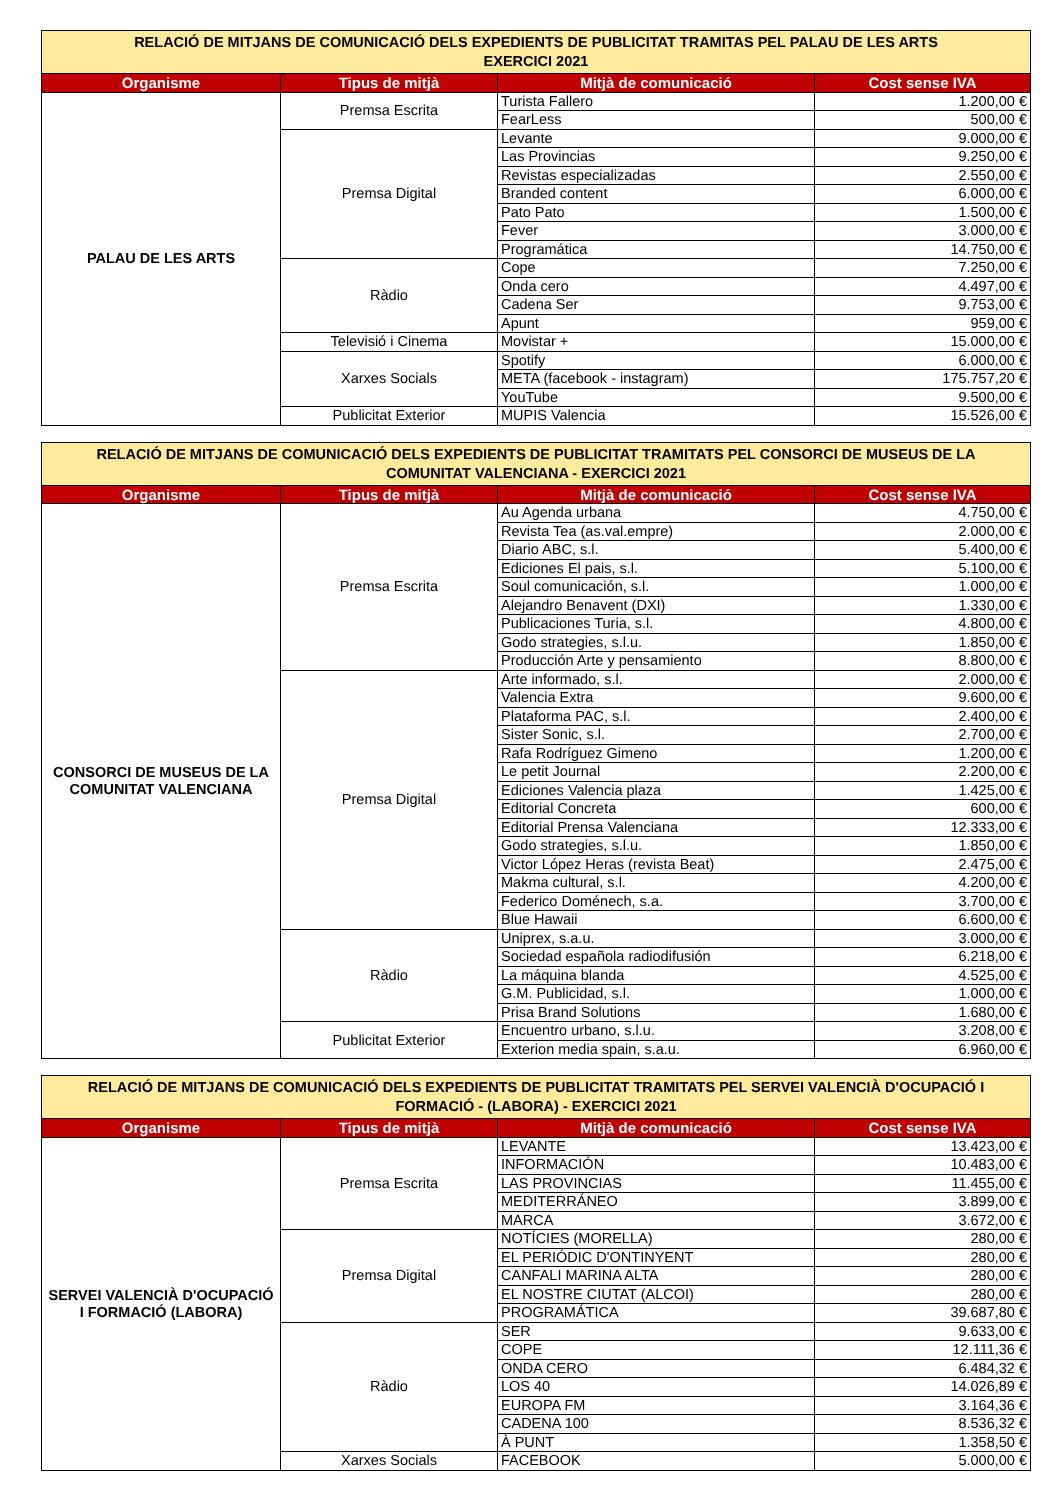| RELACIÓ DE MITJANS DE COMUNICACIÓ DELS EXPEDIENTS DE PUBLICITAT TRAMITAS PEL PALAU DE LES ARTS EXERCICI 2021 | | | |
| Organisme | Tipus de mitjà | Mitjà de comunicació | Cost sense IVA |
| PALAU DE LES ARTS | Premsa Escrita | Turista Fallero | 1.200,00 € |
| | | FearLess | 500,00 € |
| | Premsa Digital | Levante | 9.000,00 € |
| | | Las Provincias | 9.250,00 € |
| | | Revistas especializadas | 2.550,00 € |
| | | Branded content | 6.000,00 € |
| | | Pato Pato | 1.500,00 € |
| | | Fever | 3.000,00 € |
| | | Programática | 14.750,00 € |
| | Ràdio | Cope | 7.250,00 € |
| | | Onda cero | 4.497,00 € |
| | | Cadena Ser | 9.753,00 € |
| | | Apunt | 959,00 € |
| | Televisió i Cinema | Movistar + | 15.000,00 € |
| | Xarxes Socials | Spotify | 6.000,00 € |
| | | META (facebook - instagram) | 175.757,20 € |
| | | YouTube | 9.500,00 € |
| | Publicitat Exterior | MUPIS Valencia | 15.526,00 € |
| RELACIÓ DE MITJANS DE COMUNICACIÓ DELS EXPEDIENTS DE PUBLICITAT TRAMITATS PEL CONSORCI DE MUSEUS DE LA COMUNITAT VALENCIANA - EXERCICI 2021 | | | |
| Organisme | Tipus de mitjà | Mitjà de comunicació | Cost sense IVA |
| CONSORCI DE MUSEUS DE LA COMUNITAT VALENCIANA | Premsa Escrita | Au Agenda urbana | 4.750,00 € |
| | | Revista Tea (as.val.empre) | 2.000,00 € |
| | | Diario ABC, s.l. | 5.400,00 € |
| | | Ediciones El pais, s.l. | 5.100,00 € |
| | | Soul comunicación, s.l. | 1.000,00 € |
| | | Alejandro Benavent (DXI) | 1.330,00 € |
| | | Publicaciones Turia, s.l. | 4.800,00 € |
| | | Godo strategies, s.l.u. | 1.850,00 € |
| | | Producción Arte y pensamiento | 8.800,00 € |
| | Premsa Digital | Arte informado, s.l. | 2.000,00 € |
| | | Valencia Extra | 9.600,00 € |
| | | Plataforma PAC, s.l. | 2.400,00 € |
| | | Sister Sonic, s.l. | 2.700,00 € |
| | | Rafa Rodríguez Gimeno | 1.200,00 € |
| | | Le petit Journal | 2.200,00 € |
| | | Ediciones Valencia plaza | 1.425,00 € |
| | | Editorial Concreta | 600,00 € |
| | | Editorial Prensa Valenciana | 12.333,00 € |
| | | Godo strategies, s.l.u. | 1.850,00 € |
| | | Victor López Heras (revista Beat) | 2.475,00 € |
| | | Makma cultural, s.l. | 4.200,00 € |
| | | Federico Doménech, s.a. | 3.700,00 € |
| | | Blue Hawaii | 6.600,00 € |
| | Ràdio | Uniprex, s.a.u. | 3.000,00 € |
| | | Sociedad española radiodifusión | 6.218,00 € |
| | | La máquina blanda | 4.525,00 € |
| | | G.M. Publicidad, s.l. | 1.000,00 € |
| | | Prisa Brand Solutions | 1.680,00 € |
| | Publicitat Exterior | Encuentro urbano, s.l.u. | 3.208,00 € |
| | | Exterion media spain, s.a.u. | 6.960,00 € |
| RELACIÓ DE MITJANS DE COMUNICACIÓ DELS EXPEDIENTS DE PUBLICITAT TRAMITATS PEL SERVEI VALENCIÀ D'OCUPACIÓ I FORMACIÓ - (LABORA) - EXERCICI 2021 | | | |
| Organisme | Tipus de mitjà | Mitjà de comunicació | Cost sense IVA |
| SERVEI VALENCIÀ D'OCUPACIÓ I FORMACIÓ (LABORA) | Premsa Escrita | LEVANTE | 13.423,00 € |
| | | INFORMACIÓN | 10.483,00 € |
| | | LAS PROVINCIAS | 11.455,00 € |
| | | MEDITERRÁNEO | 3.899,00 € |
| | | MARCA | 3.672,00 € |
| | Premsa Digital | NOTÍCIES (MORELLA) | 280,00 € |
| | | EL PERIÓDIC D'ONTINYENT | 280,00 € |
| | | CANFALI MARINA ALTA | 280,00 € |
| | | EL NOSTRE CIUTAT (ALCOI) | 280,00 € |
| | | PROGRAMÁTICA | 39.687,80 € |
| | Ràdio | SER | 9.633,00 € |
| | | COPE | 12.111,36 € |
| | | ONDA CERO | 6.484,32 € |
| | | LOS 40 | 14.026,89 € |
| | | EUROPA FM | 3.164,36 € |
| | | CADENA 100 | 8.536,32 € |
| | | À PUNT | 1.358,50 € |
| | Xarxes Socials | FACEBOOK | 5.000,00 € |